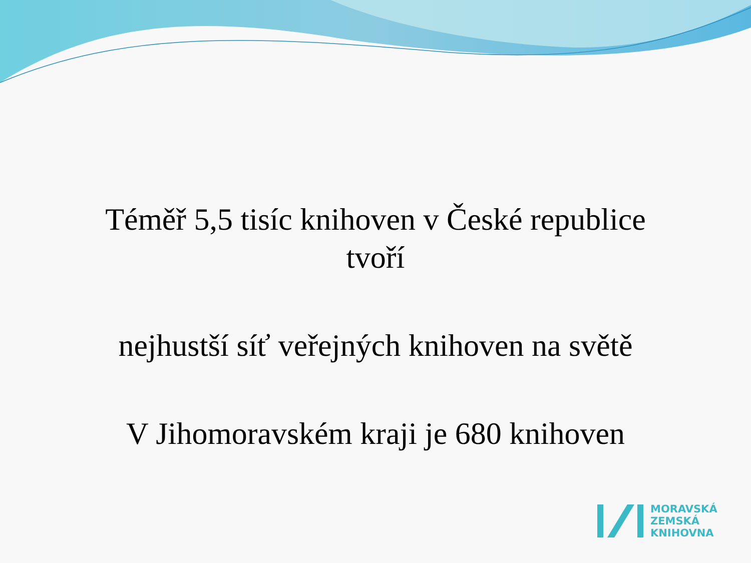Téměř 5,5 tisíc knihoven v České republice
tvoří
nejhustší síť veřejných knihoven na světě
V Jihomoravském kraji je 680 knihoven
MORAVSKÁ
ZEMSKÁ
KNIHOVNA